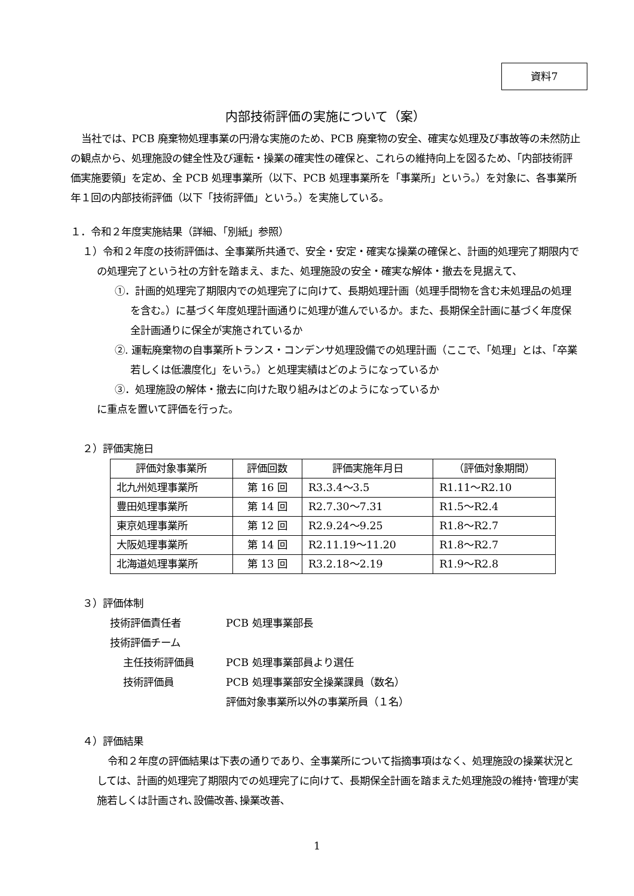資料7
内部技術評価の実施について（案）
当社では、PCB 廃棄物処理事業の円滑な実施のため、PCB 廃棄物の安全、確実な処理及び事故等の未然防止の観点から、処理施設の健全性及び運転・操業の確実性の確保と、これらの維持向上を図るため、「内部技術評価実施要領」を定め、全 PCB 処理事業所（以下、PCB 処理事業所を「事業所」という。）を対象に、各事業所年１回の内部技術評価（以下「技術評価」という。）を実施している。
１．令和２年度実施結果（詳細、「別紙」参照）
１）令和２年度の技術評価は、全事業所共通で、安全・安定・確実な操業の確保と、計画的処理完了期限内での処理完了という社の方針を踏まえ、また、処理施設の安全・確実な解体・撤去を見据えて、
①．計画的処理完了期限内での処理完了に向けて、長期処理計画（処理手間物を含む未処理品の処理を含む。）に基づく年度処理計画通りに処理が進んでいるか。また、長期保全計画に基づく年度保全計画通りに保全が実施されているか
②. 運転廃棄物の自事業所トランス・コンデンサ処理設備での処理計画（ここで、「処理」とは、「卒業若しくは低濃度化」をいう。）と処理実績はどのようになっているか
③．処理施設の解体・撤去に向けた取り組みはどのようになっているか
に重点を置いて評価を行った。
２）評価実施日
| 評価対象事業所 | 評価回数 | 評価実施年月日 | （評価対象期間） |
| --- | --- | --- | --- |
| 北九州処理事業所 | 第 16 回 | R3.3.4～3.5 | R1.11～R2.10 |
| 豊田処理事業所 | 第 14 回 | R2.7.30～7.31 | R1.5～R2.4 |
| 東京処理事業所 | 第 12 回 | R2.9.24～9.25 | R1.8～R2.7 |
| 大阪処理事業所 | 第 14 回 | R2.11.19～11.20 | R1.8～R2.7 |
| 北海道処理事業所 | 第 13 回 | R3.2.18～2.19 | R1.9～R2.8 |
３）評価体制
技術評価責任者 PCB 処理事業部長
技術評価チーム
主任技術評価員 PCB 処理事業部員より選任
技術評価員 PCB 処理事業部安全操業課員（数名）
評価対象事業所以外の事業所員（１名）
４）評価結果
令和２年度の評価結果は下表の通りであり、全事業所について指摘事項はなく、処理施設の操業状況としては、計画的処理完了期限内での処理完了に向けて、長期保全計画を踏まえた処理施設の維持･管理が実施若しくは計画され､設備改善､操業改善､
1